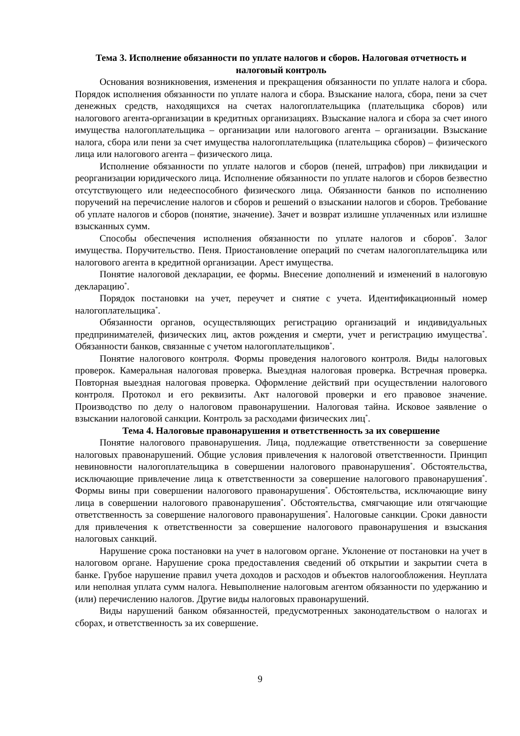Тема 3. Исполнение обязанности по уплате налогов и сборов. Налоговая отчетность и налоговый контроль
Основания возникновения, изменения и прекращения обязанности по уплате налога и сбора. Порядок исполнения обязанности по уплате налога и сбора. Взыскание налога, сбора, пени за счет денежных средств, находящихся на счетах налогоплательщика (плательщика сборов) или налогового агента-организации в кредитных организациях. Взыскание налога и сбора за счет иного имущества налогоплательщика – организации или налогового агента – организации. Взыскание налога, сбора или пени за счет имущества налогоплательщика (плательщика сборов) – физического лица или налогового агента – физического лица.
Исполнение обязанности по уплате налогов и сборов (пеней, штрафов) при ликвидации и реорганизации юридического лица. Исполнение обязанности по уплате налогов и сборов безвестно отсутствующего или недееспособного физического лица. Обязанности банков по исполнению поручений на перечисление налогов и сборов и решений о взыскании налогов и сборов. Требование об уплате налогов и сборов (понятие, значение). Зачет и возврат излишне уплаченных или излишне взысканных сумм.
Способы обеспечения исполнения обязанности по уплате налогов и сборов<sup>*</sup>. Залог имущества. Поручительство. Пеня. Приостановление операций по счетам налогоплательщика или налогового агента в кредитной организации. Арест имущества.
Понятие налоговой декларации, ее формы. Внесение дополнений и изменений в налоговую декларацию<sup>*</sup>.
Порядок постановки на учет, переучет и снятие с учета. Идентификационный номер налогоплательщика<sup>*</sup>.
Обязанности органов, осуществляющих регистрацию организаций и индивидуальных предпринимателей, физических лиц, актов рождения и смерти, учет и регистрацию имущества<sup>*</sup>. Обязанности банков, связанные с учетом налогоплательщиков<sup>*</sup>.
Понятие налогового контроля. Формы проведения налогового контроля. Виды налоговых проверок. Камеральная налоговая проверка. Выездная налоговая проверка. Встречная проверка. Повторная выездная налоговая проверка. Оформление действий при осуществлении налогового контроля. Протокол и его реквизиты. Акт налоговой проверки и его правовое значение. Производство по делу о налоговом правонарушении. Налоговая тайна. Исковое заявление о взыскании налоговой санкции. Контроль за расходами физических лиц<sup>*</sup>.
Тема 4. Налоговые правонарушения и ответственность за их совершение
Понятие налогового правонарушения. Лица, подлежащие ответственности за совершение налоговых правонарушений. Общие условия привлечения к налоговой ответственности. Принцип невиновности налогоплательщика в совершении налогового правонарушения<sup>*</sup>. Обстоятельства, исключающие привлечение лица к ответственности за совершение налогового правонарушения<sup>*</sup>. Формы вины при совершении налогового правонарушения<sup>*</sup>. Обстоятельства, исключающие вину лица в совершении налогового правонарушения<sup>*</sup>. Обстоятельства, смягчающие или отягчающие ответственность за совершение налогового правонарушения<sup>*</sup>. Налоговые санкции. Сроки давности для привлечения к ответственности за совершение налогового правонарушения и взыскания налоговых санкций.
Нарушение срока постановки на учет в налоговом органе. Уклонение от постановки на учет в налоговом органе. Нарушение срока предоставления сведений об открытии и закрытии счета в банке. Грубое нарушение правил учета доходов и расходов и объектов налогообложения. Неуплата или неполная уплата сумм налога. Невыполнение налоговым агентом обязанности по удержанию и (или) перечислению налогов. Другие виды налоговых правонарушений.
Виды нарушений банком обязанностей, предусмотренных законодательством о налогах и сборах, и ответственность за их совершение.
9